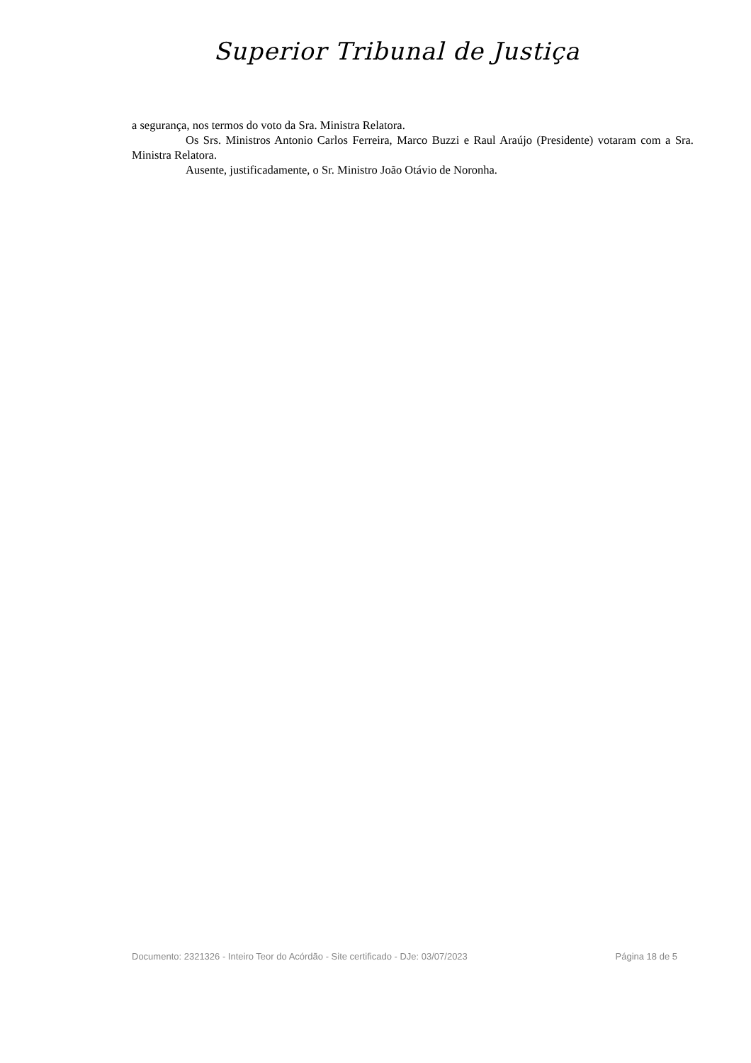Superior Tribunal de Justiça
a segurança, nos termos do voto da Sra. Ministra Relatora.
Os Srs. Ministros Antonio Carlos Ferreira, Marco Buzzi e Raul Araújo (Presidente) votaram com a Sra. Ministra Relatora.
Ausente, justificadamente, o Sr. Ministro João Otávio de Noronha.
Documento: 2321326 - Inteiro Teor do Acórdão - Site certificado - DJe: 03/07/2023 Página 18 de 5